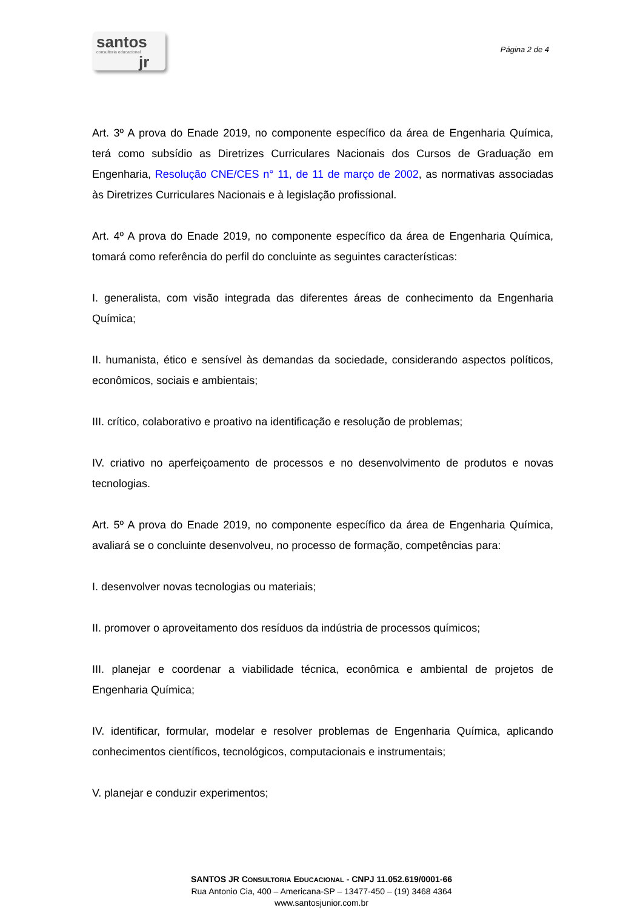santos
consultoria educacional
jr
Página 2 de 4
Art. 3º A prova do Enade 2019, no componente específico da área de Engenharia Química, terá como subsídio as Diretrizes Curriculares Nacionais dos Cursos de Graduação em Engenharia, Resolução CNE/CES n° 11, de 11 de março de 2002, as normativas associadas às Diretrizes Curriculares Nacionais e à legislação profissional.
Art. 4º A prova do Enade 2019, no componente específico da área de Engenharia Química, tomará como referência do perfil do concluinte as seguintes características:
I. generalista, com visão integrada das diferentes áreas de conhecimento da Engenharia Química;
II. humanista, ético e sensível às demandas da sociedade, considerando aspectos políticos, econômicos, sociais e ambientais;
III. crítico, colaborativo e proativo na identificação e resolução de problemas;
IV. criativo no aperfeiçoamento de processos e no desenvolvimento de produtos e novas tecnologias.
Art. 5º A prova do Enade 2019, no componente específico da área de Engenharia Química, avaliará se o concluinte desenvolveu, no processo de formação, competências para:
I. desenvolver novas tecnologias ou materiais;
II. promover o aproveitamento dos resíduos da indústria de processos químicos;
III. planejar e coordenar a viabilidade técnica, econômica e ambiental de projetos de Engenharia Química;
IV. identificar, formular, modelar e resolver problemas de Engenharia Química, aplicando conhecimentos científicos, tecnológicos, computacionais e instrumentais;
V. planejar e conduzir experimentos;
SANTOS JR CONSULTORIA EDUCACIONAL - CNPJ 11.052.619/0001-66
Rua Antonio Cia, 400 – Americana-SP – 13477-450 – (19) 3468 4364
www.santosjunior.com.br